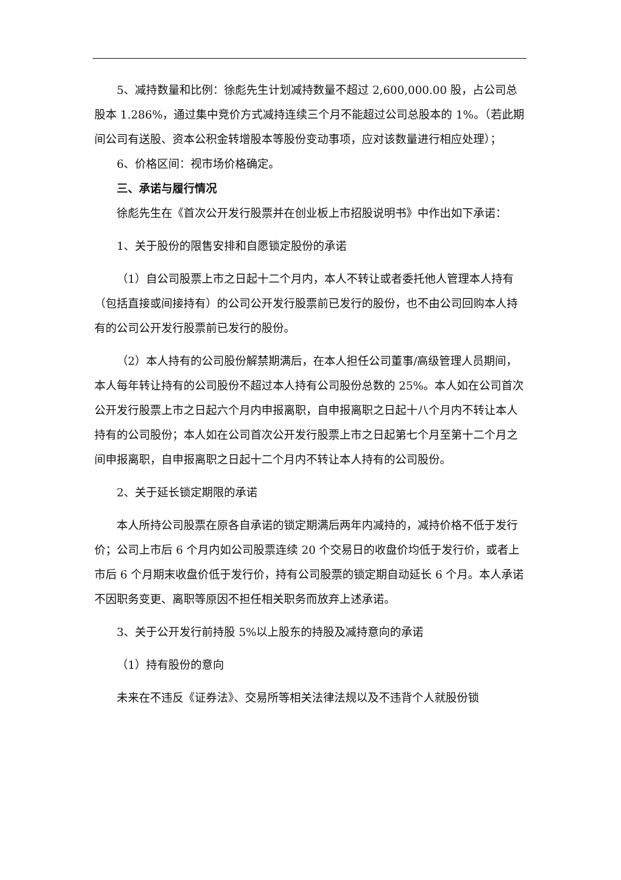5、减持数量和比例：徐彪先生计划减持数量不超过 2,600,000.00 股，占公司总股本 1.286%，通过集中竞价方式减持连续三个月不能超过公司总股本的 1%。（若此期间公司有送股、资本公积金转增股本等股份变动事项，应对该数量进行相应处理）；
6、价格区间：视市场价格确定。
三、承诺与履行情况
徐彪先生在《首次公开发行股票并在创业板上市招股说明书》中作出如下承诺：
1、关于股份的限售安排和自愿锁定股份的承诺
（1）自公司股票上市之日起十二个月内，本人不转让或者委托他人管理本人持有（包括直接或间接持有）的公司公开发行股票前已发行的股份，也不由公司回购本人持有的公司公开发行股票前已发行的股份。
（2）本人持有的公司股份解禁期满后，在本人担任公司董事/高级管理人员期间，本人每年转让持有的公司股份不超过本人持有公司股份总数的 25%。本人如在公司首次公开发行股票上市之日起六个月内申报离职，自申报离职之日起十八个月内不转让本人持有的公司股份；本人如在公司首次公开发行股票上市之日起第七个月至第十二个月之间申报离职，自申报离职之日起十二个月内不转让本人持有的公司股份。
2、关于延长锁定期限的承诺
本人所持公司股票在原各自承诺的锁定期满后两年内减持的，减持价格不低于发行价；公司上市后 6 个月内如公司股票连续 20 个交易日的收盘价均低于发行价，或者上市后 6 个月期末收盘价低于发行价，持有公司股票的锁定期自动延长 6 个月。本人承诺不因职务变更、离职等原因不担任相关职务而放弃上述承诺。
3、关于公开发行前持股 5%以上股东的持股及减持意向的承诺
（1）持有股份的意向
未来在不违反《证券法》、交易所等相关法律法规以及不违背个人就股份锁